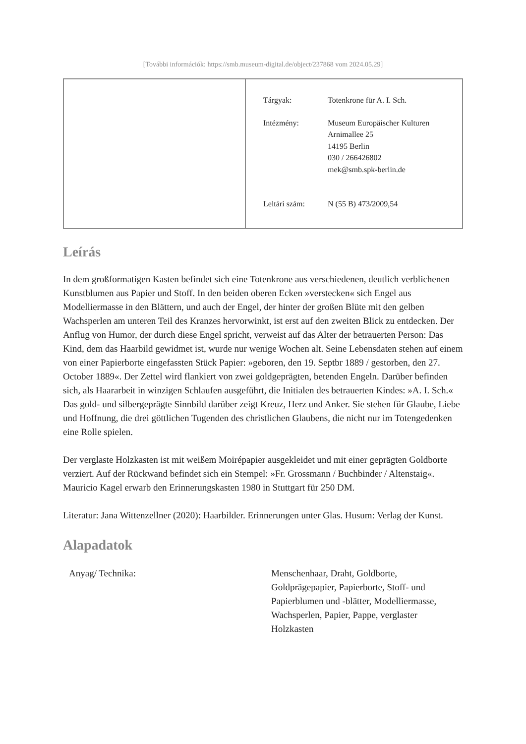[További információk: https://smb.museum-digital.de/object/237868 vom 2024.05.29]
| Tárgyak: | Totenkrone für A. I. Sch. |
| Intézmény: | Museum Europäischer Kulturen Arnimallee 25 14195 Berlin 030 / 266426802 mek@smb.spk-berlin.de |
| Leltári szám: | N (55 B) 473/2009,54 |
Leírás
In dem großformatigen Kasten befindet sich eine Totenkrone aus verschiedenen, deutlich verblichenen Kunstblumen aus Papier und Stoff. In den beiden oberen Ecken »verstecken« sich Engel aus Modelliermasse in den Blättern, und auch der Engel, der hinter der großen Blüte mit den gelben Wachsperlen am unteren Teil des Kranzes hervorwinkt, ist erst auf den zweiten Blick zu entdecken. Der Anflug von Humor, der durch diese Engel spricht, verweist auf das Alter der betrauerten Person: Das Kind, dem das Haarbild gewidmet ist, wurde nur wenige Wochen alt. Seine Lebensdaten stehen auf einem von einer Papierborte eingefassten Stück Papier: »geboren, den 19. Septbr 1889 / gestorben, den 27. October 1889«. Der Zettel wird flankiert von zwei goldgeprägten, betenden Engeln. Darüber befinden sich, als Haararbeit in winzigen Schlaufen ausgeführt, die Initialen des betrauerten Kindes: »A. I. Sch.« Das gold- und silbergeprägte Sinnbild darüber zeigt Kreuz, Herz und Anker. Sie stehen für Glaube, Liebe und Hoffnung, die drei göttlichen Tugenden des christlichen Glaubens, die nicht nur im Totengedenken eine Rolle spielen.
Der verglaste Holzkasten ist mit weißem Moirépapier ausgekleidet und mit einer geprägten Goldborte verziert. Auf der Rückwand befindet sich ein Stempel: »Fr. Grossmann / Buchbinder / Altenstaig«. Mauricio Kagel erwarb den Erinnerungskasten 1980 in Stuttgart für 250 DM.
Literatur: Jana Wittenzellner (2020): Haarbilder. Erinnerungen unter Glas. Husum: Verlag der Kunst.
Alapadatok
| Anyag/ Technika: | Menschenhaar, Draht, Goldborte, Goldprägepapier, Papierborte, Stoff- und Papierblumen und -blätter, Modelliermasse, Wachsperlen, Papier, Pappe, verglaster Holzkasten |